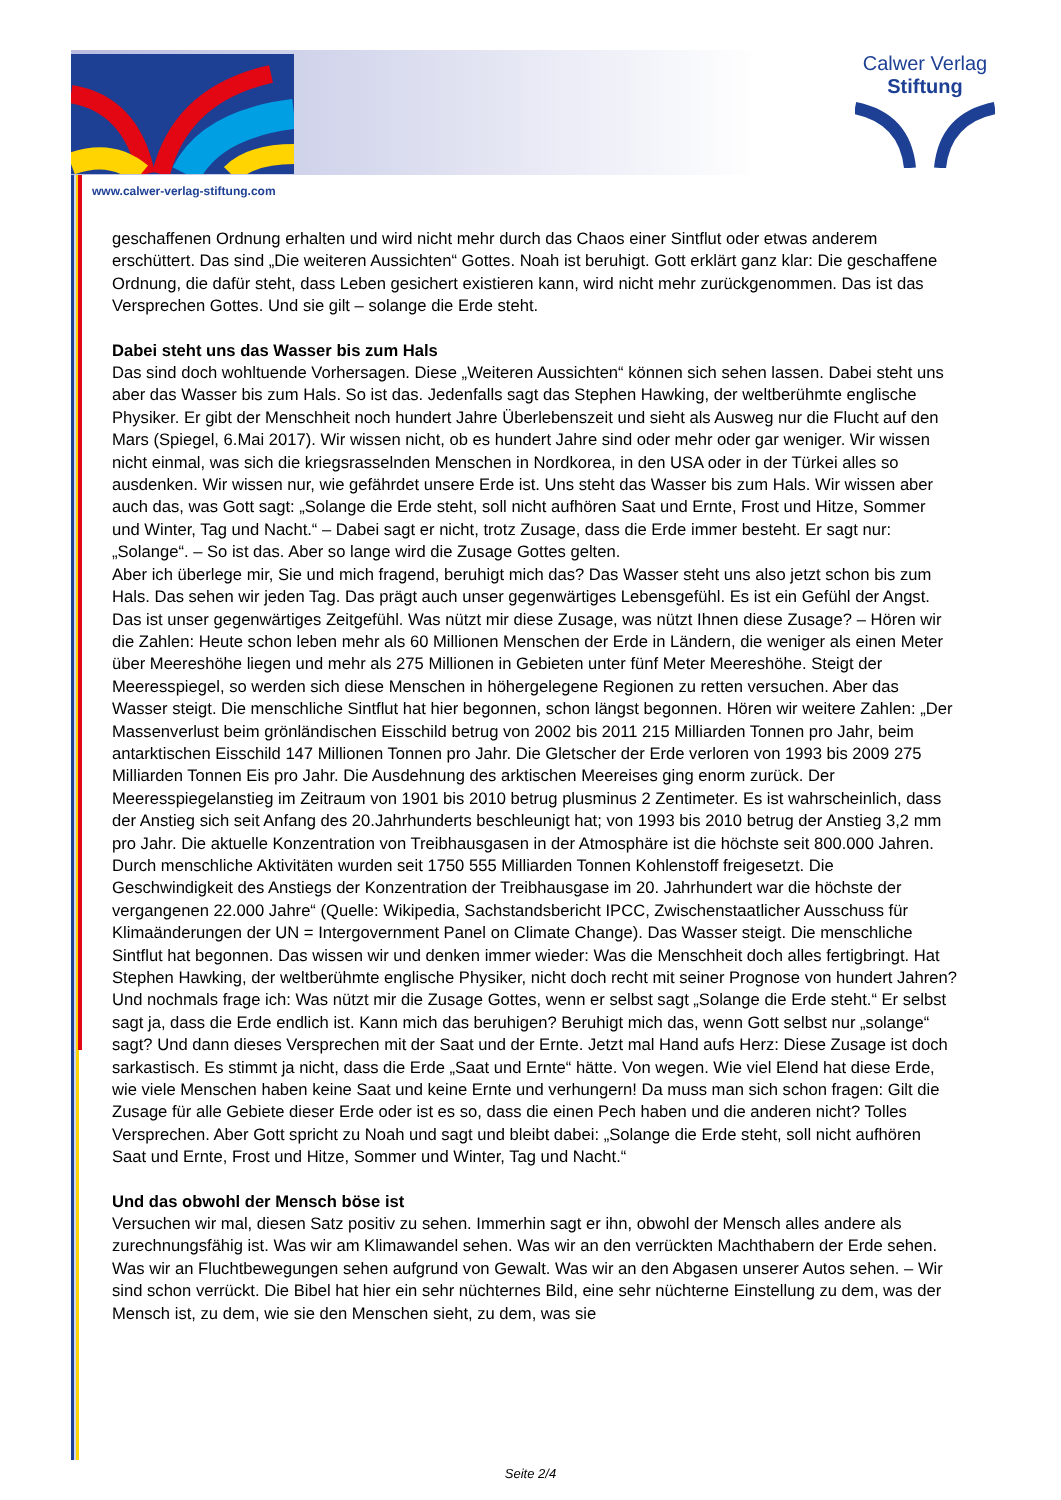Calwer Verlag
Stiftung
www.calwer-verlag-stiftung.com
geschaffenen Ordnung erhalten und wird nicht mehr durch das Chaos einer Sintflut oder etwas anderem erschüttert. Das sind „Die weiteren Aussichten“ Gottes. Noah ist beruhigt. Gott erklärt ganz klar: Die geschaffene Ordnung, die dafür steht, dass Leben gesichert existieren kann, wird nicht mehr zurückgenommen. Das ist das Versprechen Gottes. Und sie gilt – solange die Erde steht.
Dabei steht uns das Wasser bis zum Hals
Das sind doch wohltuende Vorhersagen. Diese „Weiteren Aussichten“ können sich sehen lassen. Dabei steht uns aber das Wasser bis zum Hals. So ist das. Jedenfalls sagt das Stephen Hawking, der weltberühmte englische Physiker. Er gibt der Menschheit noch hundert Jahre Überlebenszeit und sieht als Ausweg nur die Flucht auf den Mars (Spiegel, 6.Mai 2017). Wir wissen nicht, ob es hundert Jahre sind oder mehr oder gar weniger. Wir wissen nicht einmal, was sich die kriegsrasselnden Menschen in Nordkorea, in den USA oder in der Türkei alles so ausdenken. Wir wissen nur, wie gefährdet unsere Erde ist. Uns steht das Wasser bis zum Hals. Wir wissen aber auch das, was Gott sagt: „Solange die Erde steht, soll nicht aufhören Saat und Ernte, Frost und Hitze, Sommer und Winter, Tag und Nacht.“ – Dabei sagt er nicht, trotz Zusage, dass die Erde immer besteht. Er sagt nur: „Solange“. – So ist das. Aber so lange wird die Zusage Gottes gelten.
Aber ich überlege mir, Sie und mich fragend, beruhigt mich das? Das Wasser steht uns also jetzt schon bis zum Hals. Das sehen wir jeden Tag. Das prägt auch unser gegenwärtiges Lebensgefühl. Es ist ein Gefühl der Angst. Das ist unser gegenwärtiges Zeitgefühl. Was nützt mir diese Zusage, was nützt Ihnen diese Zusage? – Hören wir die Zahlen: Heute schon leben mehr als 60 Millionen Menschen der Erde in Ländern, die weniger als einen Meter über Meereshöhe liegen und mehr als 275 Millionen in Gebieten unter fünf Meter Meereshöhe. Steigt der Meeresspiegel, so werden sich diese Menschen in höhergelegene Regionen zu retten versuchen. Aber das Wasser steigt. Die menschliche Sintflut hat hier begonnen, schon längst begonnen. Hören wir weitere Zahlen: „Der Massenverlust beim grönländischen Eisschild betrug von 2002 bis 2011 215 Milliarden Tonnen pro Jahr, beim antarktischen Eisschild 147 Millionen Tonnen pro Jahr. Die Gletscher der Erde verloren von 1993 bis 2009 275 Milliarden Tonnen Eis pro Jahr. Die Ausdehnung des arktischen Meereises ging enorm zurück. Der Meeresspiegelanstieg im Zeitraum von 1901 bis 2010 betrug plusminus 2 Zentimeter. Es ist wahrscheinlich, dass der Anstieg sich seit Anfang des 20.Jahrhunderts beschleunigt hat; von 1993 bis 2010 betrug der Anstieg 3,2 mm pro Jahr. Die aktuelle Konzentration von Treibhausgasen in der Atmosphäre ist die höchste seit 800.000 Jahren. Durch menschliche Aktivitäten wurden seit 1750 555 Milliarden Tonnen Kohlenstoff freigesetzt. Die Geschwindigkeit des Anstiegs der Konzentration der Treibhausgase im 20. Jahrhundert war die höchste der vergangenen 22.000 Jahre“ (Quelle: Wikipedia, Sachstandsbericht IPCC, Zwischenstaatlicher Ausschuss für Klimaänderungen der UN = Intergovernment Panel on Climate Change). Das Wasser steigt. Die menschliche Sintflut hat begonnen. Das wissen wir und denken immer wieder: Was die Menschheit doch alles fertigbringt. Hat Stephen Hawking, der weltberühmte englische Physiker, nicht doch recht mit seiner Prognose von hundert Jahren? Und nochmals frage ich: Was nützt mir die Zusage Gottes, wenn er selbst sagt „Solange die Erde steht.“ Er selbst sagt ja, dass die Erde endlich ist. Kann mich das beruhigen? Beruhigt mich das, wenn Gott selbst nur „solange“ sagt? Und dann dieses Versprechen mit der Saat und der Ernte. Jetzt mal Hand aufs Herz: Diese Zusage ist doch sarkastisch. Es stimmt ja nicht, dass die Erde „Saat und Ernte“ hätte. Von wegen. Wie viel Elend hat diese Erde, wie viele Menschen haben keine Saat und keine Ernte und verhungern! Da muss man sich schon fragen: Gilt die Zusage für alle Gebiete dieser Erde oder ist es so, dass die einen Pech haben und die anderen nicht? Tolles Versprechen. Aber Gott spricht zu Noah und sagt und bleibt dabei: „Solange die Erde steht, soll nicht aufhören Saat und Ernte, Frost und Hitze, Sommer und Winter, Tag und Nacht.“
Und das obwohl der Mensch böse ist
Versuchen wir mal, diesen Satz positiv zu sehen. Immerhin sagt er ihn, obwohl der Mensch alles andere als zurechnungsfähig ist. Was wir am Klimawandel sehen. Was wir an den verrückten Machthabern der Erde sehen. Was wir an Fluchtbewegungen sehen aufgrund von Gewalt. Was wir an den Abgasen unserer Autos sehen. – Wir sind schon verrückt. Die Bibel hat hier ein sehr nüchternes Bild, eine sehr nüchterne Einstellung zu dem, was der Mensch ist, zu dem, wie sie den Menschen sieht, zu dem, was sie
Seite 2/4